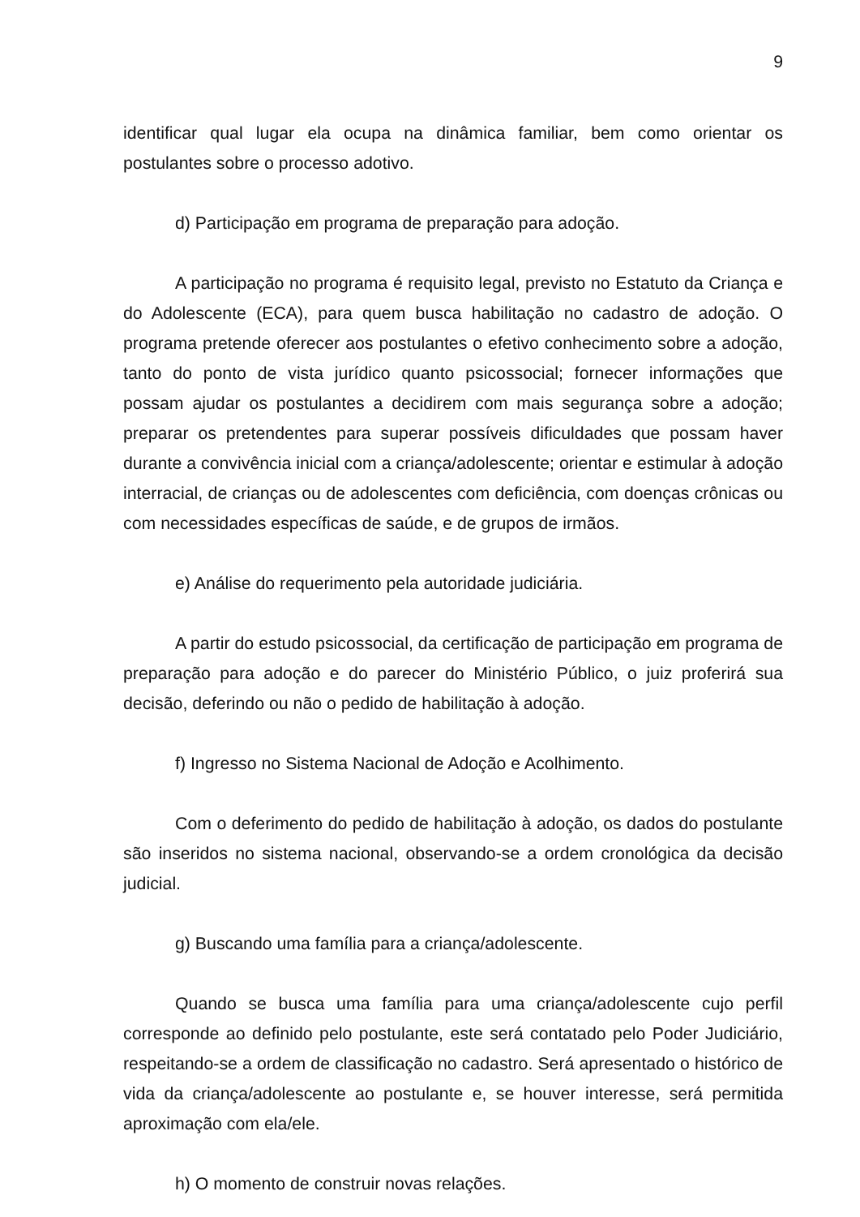9
identificar qual lugar ela ocupa na dinâmica familiar, bem como orientar os postulantes sobre o processo adotivo.
d) Participação em programa de preparação para adoção.
A participação no programa é requisito legal, previsto no Estatuto da Criança e do Adolescente (ECA), para quem busca habilitação no cadastro de adoção. O programa pretende oferecer aos postulantes o efetivo conhecimento sobre a adoção, tanto do ponto de vista jurídico quanto psicossocial; fornecer informações que possam ajudar os postulantes a decidirem com mais segurança sobre a adoção; preparar os pretendentes para superar possíveis dificuldades que possam haver durante a convivência inicial com a criança/adolescente; orientar e estimular à adoção interracial, de crianças ou de adolescentes com deficiência, com doenças crônicas ou com necessidades específicas de saúde, e de grupos de irmãos.
e) Análise do requerimento pela autoridade judiciária.
A partir do estudo psicossocial, da certificação de participação em programa de preparação para adoção e do parecer do Ministério Público, o juiz proferirá sua decisão, deferindo ou não o pedido de habilitação à adoção.
f) Ingresso no Sistema Nacional de Adoção e Acolhimento.
Com o deferimento do pedido de habilitação à adoção, os dados do postulante são inseridos no sistema nacional, observando-se a ordem cronológica da decisão judicial.
g) Buscando uma família para a criança/adolescente.
Quando se busca uma família para uma criança/adolescente cujo perfil corresponde ao definido pelo postulante, este será contatado pelo Poder Judiciário, respeitando-se a ordem de classificação no cadastro. Será apresentado o histórico de vida da criança/adolescente ao postulante e, se houver interesse, será permitida aproximação com ela/ele.
h) O momento de construir novas relações.